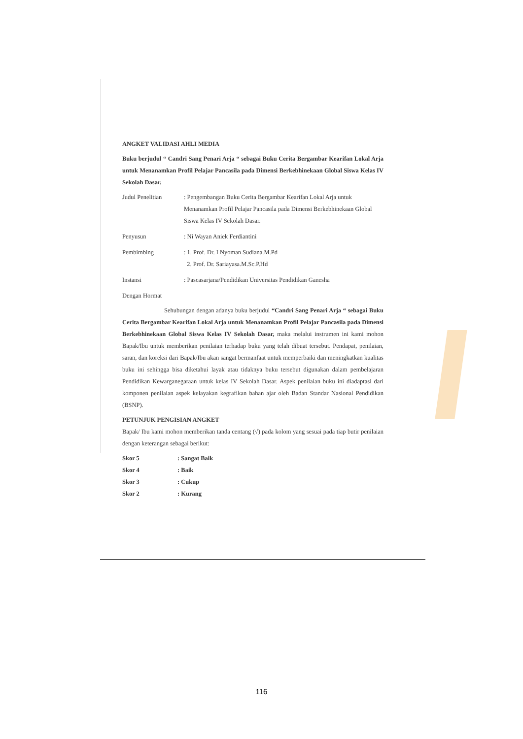ANGKET VALIDASI AHLI MEDIA
Buku berjudul “ Candri Sang Penari Arja “ sebagai Buku Cerita Bergambar Kearifan Lokal Arja untuk Menanamkan Profil Pelajar Pancasila pada Dimensi Berkebhinekaan Global Siswa Kelas IV Sekolah Dasar.
Judul Penelitian: Pengembangan Buku Cerita Bergambar Kearifan Lokal Arja untuk Menanamkan Profil Pelajar Pancasila pada Dimensi Berkebhinekaan Global Siswa Kelas IV Sekolah Dasar.
Penyusun: Ni Wayan Aniek Ferdiantini
Pembimbing: 1. Prof. Dr. I Nyoman Sudiana.M.Pd
2. Prof. Dr. Sariayasa.M.Sc.P.Hd
Instansi: Pascasarjana/Pendidikan Universitas Pendidikan Ganesha
Dengan Hormat
Sehubungan dengan adanya buku berjudul “Candri Sang Penari Arja “ sebagai Buku Cerita Bergambar Kearifan Lokal Arja untuk Menanamkan Profil Pelajar Pancasila pada Dimensi Berkebhinekaan Global Siswa Kelas IV Sekolah Dasar, maka melalui instrumen ini kami mohon Bapak/Ibu untuk memberikan penilaian terhadap buku yang telah dibuat tersebut. Pendapat, penilaian, saran, dan koreksi dari Bapak/Ibu akan sangat bermanfaat untuk memperbaiki dan meningkatkan kualitas buku ini sehingga bisa diketahui layak atau tidaknya buku tersebut digunakan dalam pembelajaran Pendidikan Kewarganegaraan untuk kelas IV Sekolah Dasar. Aspek penilaian buku ini diadaptasi dari komponen penilaian aspek kelayakan kegrafikan bahan ajar oleh Badan Standar Nasional Pendidikan (BSNP).
PETUNJUK PENGISIAN ANGKET
Bapak/ Ibu kami mohon memberikan tanda centang (√) pada kolom yang sesuai pada tiap butir penilaian dengan keterangan sebagai berikut:
Skor 5: Sangat Baik
Skor 4: Baik
Skor 3: Cukup
Skor 2: Kurang
116